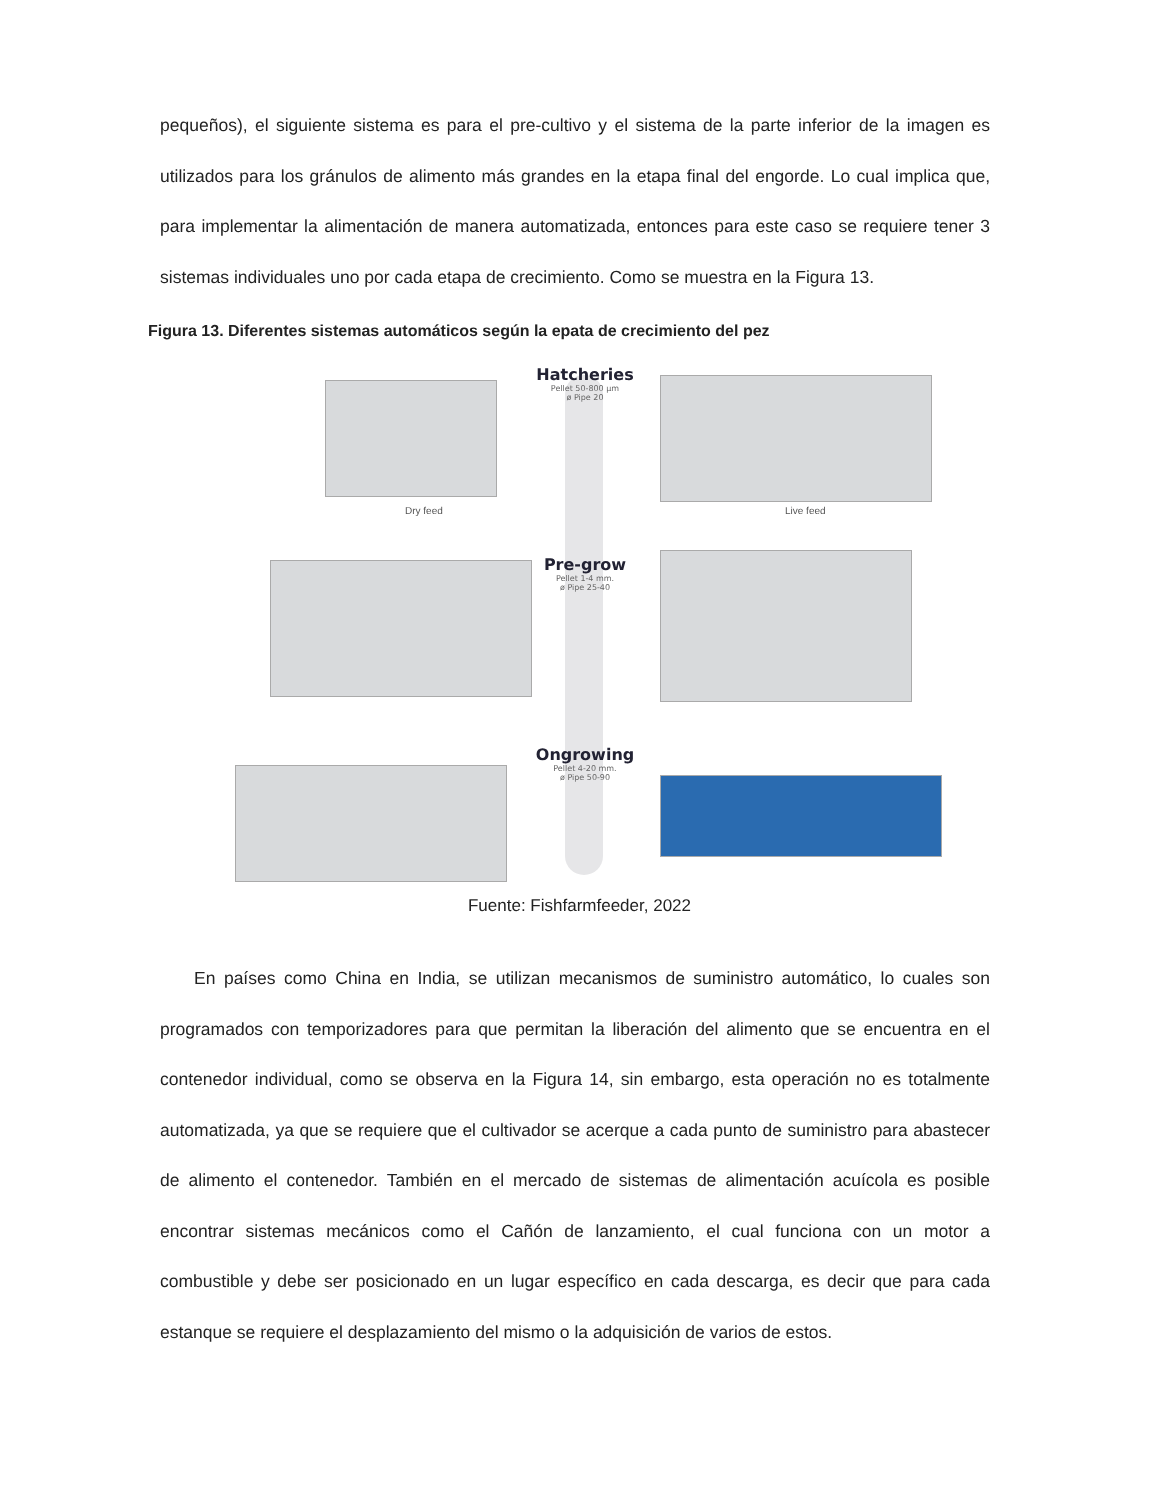pequeños), el siguiente sistema es para el pre-cultivo y el sistema de la parte inferior de la imagen es utilizados para los gránulos de alimento más grandes en la etapa final del engorde. Lo cual implica que, para implementar la alimentación de manera automatizada, entonces para este caso se requiere tener 3 sistemas individuales uno por cada etapa de crecimiento. Como se muestra en la Figura 13.
Figura 13. Diferentes sistemas automáticos según la epata de crecimiento del pez
Dry feed Live feed
Hatcheries
Pellet 50-800 µm
ø Pipe 20
Pre-grow
Pellet 1-4 mm.
ø Pipe 25-40
Ongrowing
Pellet 4-20 mm.
ø Pipe 50-90
Fuente: Fishfarmfeeder, 2022
En países como China en India, se utilizan mecanismos de suministro automático, lo cuales son programados con temporizadores para que permitan la liberación del alimento que se encuentra en el contenedor individual, como se observa en la Figura 14, sin embargo, esta operación no es totalmente automatizada, ya que se requiere que el cultivador se acerque a cada punto de suministro para abastecer de alimento el contenedor. También en el mercado de sistemas de alimentación acuícola es posible encontrar sistemas mecánicos como el Cañón de lanzamiento, el cual funciona con un motor a combustible y debe ser posicionado en un lugar específico en cada descarga, es decir que para cada estanque se requiere el desplazamiento del mismo o la adquisición de varios de estos.